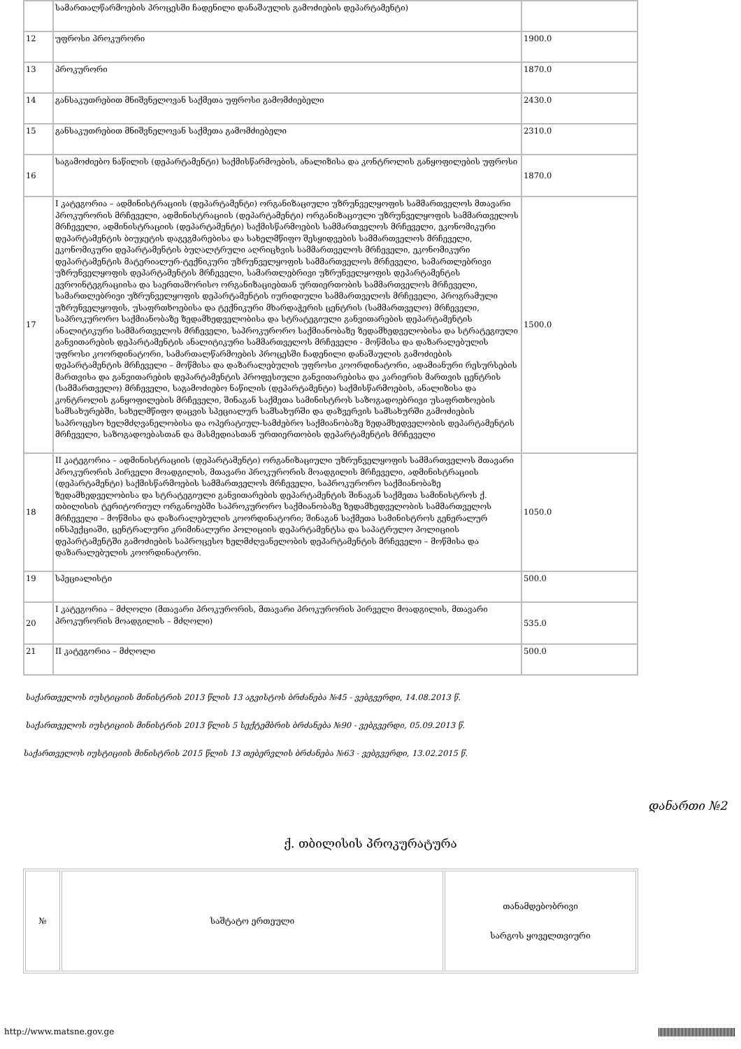| | სამართალწარმოების პროცესში ჩადენილი დანაშაულის გამოძიების დეპარტამენტი) | |
| 12 | უფროსი პროკურორი | 1900.0 |
| 13 | პროკურორი | 1870.0 |
| 14 | განსაკუთრებით მნიშვნელოვან საქმეთა უფროსი გამომძიებელი | 2430.0 |
| 15 | განსაკუთრებით მნიშვნელოვან საქმეთა გამომძიებელი | 2310.0 |
| 16 | საგამოძიებო ნაწილის (დეპარტამენტი) საქმისწარმოების, ანალიზისა და კონტროლის განყოფილების უფროსი | 1870.0 |
| 17 | I კატეგორია – ადმინისტრაციის (დეპარტამენტი) ორგანიზაციული უზრუნველყოფის სამმართველოს მთავარი პროკურორის მრჩეველი, ადმინისტრაციის (დეპარტამენტი) ორგანიზაციული უზრუნველყოფის სამმართველოს მრჩეველი, ადმინისტრაციის (დეპარტამენტი) საქმისწარმოების სამმართველოს მრჩეველი, ეკონომიკური დეპარტამენტის ბიუჯეტის დაგეგმარებისა და სახელმწიფო შესყიდვების სამმართველოს მრჩეველი, ეკონომიკური დეპარტამენტის ბუღალტრული აღრიცხვის სამმართველოს მრჩეველი, ეკონომიკური დეპარტამენტის მატერიალურ-ტექნიკური უზრუნველყოფის სამმართველოს მრჩეველი, სამართლებრივი უზრუნველყოფის დეპარტამენტის მრჩეველი, სამართლებრივი უზრუნველყოფის დეპარტამენტის ევროინტეგრაციისა და საერთაშორისო ორგანიზაციებთან ურთიერთობის სამმართველოს მრჩეველი, სამართლებრივი უზრუნველყოფის დეპარტამენტის იურიდიული სამმართველოს მრჩეველი, პროგრამული უზრუნველყოფის, უსაფრთხოებისა და ტექნიკური მხარდაჭერის ცენტრის (სამმართველო) მრჩეველი, საპროკურორო საქმიანობაზე ზედამხედველობისა და სტრატეგიული განვითარების დეპარტამენტის ანალიტიკური სამმართველოს მრჩეველი, საპროკურორო საქმიანობაზე ზედამხედველობისა და სტრატეგიული განვითარების დეპარტამენტის ანალიტიკური სამმართველოს მრჩეველი - მოწმისა და დაზარალებულის უფროსი კოორდინატორი, სამართალწარმოების პროცესში ჩადენილი დანაშაულის გამოძიების დეპარტამენტის მრჩეველი – მოწმისა და დაზარალებულის უფროსი კოორდინატორი, ადამიანური რესურსების მართვისა და განვითარების დეპარტამენტის პროფესიული განვითარებისა და კარიერის მართვის ცენტრის (სამმართველო) მრჩეველი, საგამოძიებო ნაწილის (დეპარტამენტი) საქმისწარმოების, ანალიზისა და კონტროლის განყოფილების მრჩეველი, შინაგან საქმეთა სამინისტროს საზოგადოებრივი უსაფრთხოების სამსახურებში, სახელმწიფო დაცვის სპეციალურ სამსახურში და დაზვერვის სამსახურში გამოძიების საპროცესო ხელმძღვანელობისა და ოპერატიულ-სამძებრო საქმიანობაზე ზედამხედველობის დეპარტამენტის მრჩეველი, საზოგადოებასთან და მასმედიასთან ურთიერთობის დეპარტამენტის მრჩეველი | 1500.0 |
| 18 | II კატეგორია – ადმინისტრაციის (დეპარტამენტი) ორგანიზაციული უზრუნველყოფის სამმართველოს მთავარი პროკურორის პირველი მოადგილის, მთავარი პროკურორის მოადგილის მრჩეველი, ადმინისტრაციის (დეპარტამენტი) საქმისწარმოების სამმართველოს მრჩეველი, საპროკურორო საქმიანობაზე ზედამხედველობისა და სტრატეგიული განვითარების დეპარტამენტის შინაგან საქმეთა სამინისტროს ქ. თბილისის ტერიტორიულ ორგანოებში საპროკურორო საქმიანობაზე ზედამხედველობის სამმართველოს მრჩეველი – მოწმისა და დაზარალებულის კოორდინატორი; შინაგან საქმეთა სამინისტროს გენერალურ ინსპექციაში, ცენტრალური კრიმინალური პოლიციის დეპარტამენტსა და საპატრულო პოლიციის დეპარტამენტში გამოძიების საპროცესო ხელმძღვანელობის დეპარტამენტის მრჩეველი – მოწმისა და დაზარალებულის კოორდინატორი. | 1050.0 |
| 19 | სპეციალისტი | 500.0 |
| 20 | I კატეგორია – მძღოლი (მთავარი პროკურორის, მთავარი პროკურორის პირველი მოადგილის, მთავარი პროკურორის მოადგილის – მძღოლი) | 535.0 |
| 21 | II კატეგორია – მძღოლი | 500.0 |
საქართველოს იუსტიციის მინისტრის 2013 წლის 13 აგვისტოს ბრძანება №45 - ვებგვერდი, 14.08.2013 წ.
საქართველოს იუსტიციის მინისტრის 2013 წლის 5 სექტემბრის ბრძანება №90 - ვებგვერდი, 05.09.2013 წ.
საქართველოს იუსტიციის მინისტრის 2015 წლის 13 თებერვლის ბრძანება №63 - ვებგვერდი, 13.02.2015 წ.
დანართი №2
ქ. თბილისის პროკურატურა
| № | საშტატო ერთეული | თანამდებობრივი სარგოს ყოველთვიური |
http://www.matsne.gov.ge